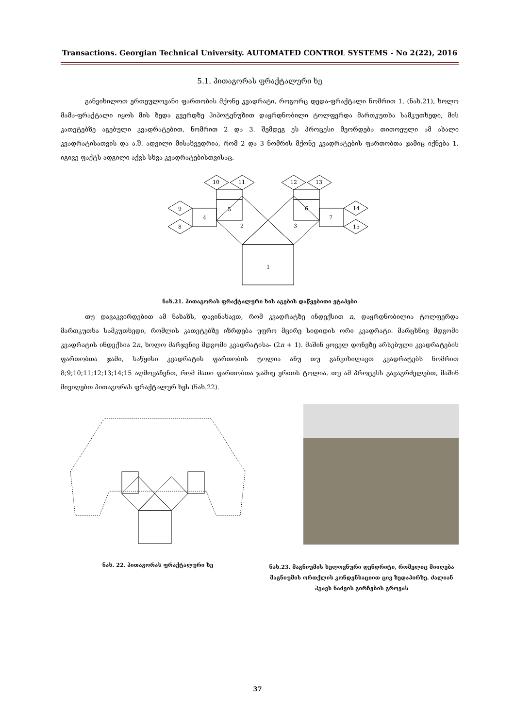Transactions. Georgian Technical University. AUTOMATED CONTROL SYSTEMS - No 2(22), 2016
5.1. პითაგორას ფრაქტალური ხე
განვიხილოთ ერთეულოვანი ფართობის მქონე კვადრატი, როგორც დედა-ფრაქტალი ნომრით 1, (ნახ.21), ხოლო მამა-ფრაქტალი იყოს მის ზედა გვერდზე ჰიპოტენუზით დაყრდნობილი ტოლფერდა მართკუთხა სამკუთხედი, მის კათეტებზე აგებული კვადრატებით, ნომრით 2 და 3. შემდეგ ეს პროცესი მეორდება თითოეული ამ ახალი კვადრატისათვის და ა.შ. ადვილი მისახვედრია, რომ 2 და 3 ნომრის მქონე კვადრატების ფართობთა ჯამიც იქნება 1. იგივე ფაქტს ადგილი აქვს სხვა კვადრატებისთვისაც.
1
2
3
4
5
6
7
8
9
10
11
12
13
14
15
ნახ.21. პითაგორას ფრაქტალური ხის აგების დაწყებითი ეტაპები
თუ დავაკვირდებით ამ ნახაზს, დავინახავთ, რომ კვადრატზე ინდექსით n, დაყრდნობილია ტოლფერდა მართკუთხა სამკუთხედი, რომლის კათეტებზე იზრდება უფრო მცირე სიდიდის ორი კვადრატი. მარცხნივ მდგომი კვადრატის ინდექსია 2n, ხოლო მარჯვნივ მდგომი კვადრატისა- (2n + 1). მაშინ ყოველ დონეზე არსებული კვადრატების ფართობთა ჯამი, საწყისი კვადრატის ფართობის ტოლია ანუ თუ განვიხილავთ კვადრატებს ნომრით 8;9;10;11;12;13;14;15 აღმოვაჩენთ, რომ მათი ფართობთა ჯამიც ერთის ტოლია. თუ ამ პროცესს გავაგრძელებთ, მაშინ მივიღებთ პითაგორას ფრაქტალურ ხეს (ნახ.22).
ნახ. 22. პითაგორას ფრაქტალური ხე
ნახ.23. მაგნიუმის ხელოვნური დენდრიტი, რომელიც მიიღება მაგნიუმის ორთქლის კონდენსაციით ცივ ზედაპირზე. ძალიან ჰგავს ნაძვის გირჩების გროვას
37